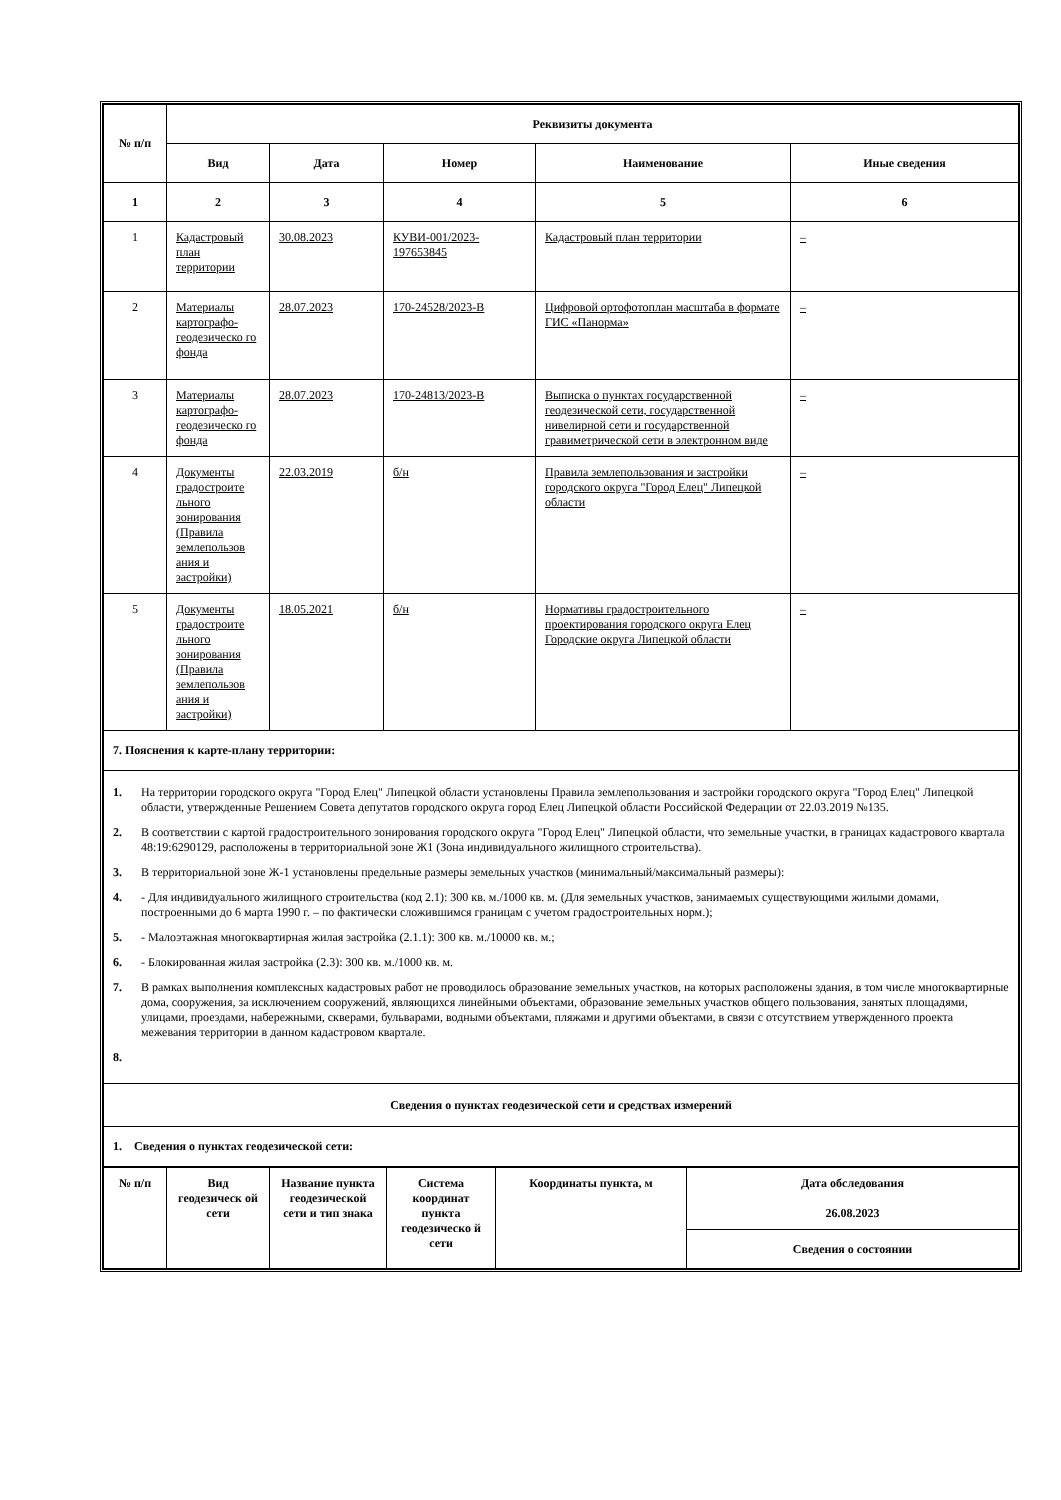| № п/п | Реквизиты документа | | | | |
| --- | --- | --- | --- | --- | --- |
| | Вид | Дата | Номер | Наименование | Иные сведения |
| 1 | 2 | 3 | 4 | 5 | 6 |
| 1 | Кадастровый план территории | 30.08.2023 | КУВИ-001/2023-197653845 | Кадастровый план территории | – |
| 2 | Материалы картографо-геодезическо го фонда | 28.07.2023 | 170-24528/2023-В | Цифровой ортофотоплан масштаба в формате ГИС «Панорма» | – |
| 3 | Материалы картографо-геодезическо го фонда | 28.07.2023 | 170-24813/2023-В | Выписка о пунктах государственной геодезической сети, государственной нивелирной сети и государственной гравиметрической сети в электронном виде | – |
| 4 | Документы градостроите льного зонирования (Правила землепользов ания и застройки) | 22.03.2019 | б/н | Правила землепользования и застройки городского округа "Город Елец" Липецкой области | – |
| 5 | Документы градостроите льного зонирования (Правила землепользов ания и застройки) | 18.05.2021 | б/н | Нормативы градостроительного проектирования городского округа Елец Городские округа Липецкой области | – |
| 7. Пояснения к карте-плану территории: | | | | | |
| 1. На территории городского округа "Город Елец" Липецкой области установлены Правила землепользования и застройки городского округа "Город Елец" Липецкой области, утвержденные Решением Совета депутатов городского округа город Елец Липецкой области Российской Федерации от 22.03.2019 №135. 2. В соответствии с картой градостроительного зонирования городского округа "Город Елец" Липецкой области, что земельные участки, в границах кадастрового квартала 48:19:6290129, расположены в территориальной зоне Ж1 (Зона индивидуального жилищного строительства). 3. В территориальной зоне Ж-1 установлены предельные размеры земельных участков (минимальный/максимальный размеры): 4. - Для индивидуального жилищного строительства (код 2.1): 300 кв. м./1000 кв. м. (Для земельных участков, занимаемых существующими жилыми домами, построенными до 6 марта 1990 г. – по фактически сложившимся границам с учетом градостроительных норм.); 5. - Малоэтажная многоквартирная жилая застройка (2.1.1): 300 кв. м./10000 кв. м.; 6. - Блокированная жилая застройка (2.3): 300 кв. м./1000 кв. м. 7. В рамках выполнения комплексных кадастровых работ не проводилось образование земельных участков, на которых расположены здания, в том числе многоквартирные дома, сооружения, за исключением сооружений, являющихся линейными объектами, образование земельных участков общего пользования, занятых площадями, улицами, проездами, набережными, скверами, бульварами, водными объектами, пляжами и другими объектами, в связи с отсутствием утвержденного проекта межевания территории в данном кадастровом квартале. 8. | | | | | |
| Сведения о пунктах геодезической сети и средствах измерений | | | | | |
| 1. Сведения о пунктах геодезической сети: | | | | | |
| № п/п | Вид геодезическ ой сети | Название пункта геодезической сети и тип знака | Система координат пункта геодезическо й сети | Координаты пункта, м | Дата обследования 26.08.2023 |
| --- | --- | --- | --- | --- | --- |
| | | | | | Сведения о состоянии |